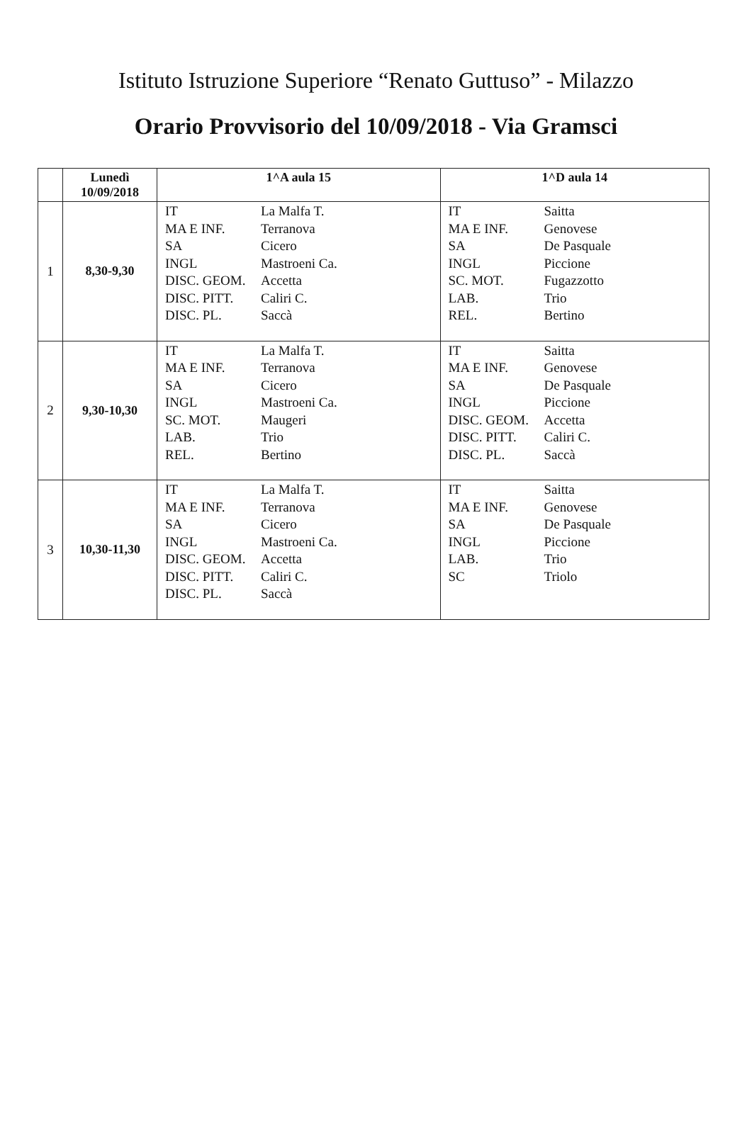Istituto Istruzione Superiore “Renato Guttuso” - Milazzo
Orario Provvisorio del 10/09/2018 - Via Gramsci
| | Lunedì 10/09/2018 | 1^A aula 15 | 1^D aula 14 |
| --- | --- | --- | --- |
| 1 | 8,30-9,30 | IT La Malfa T. MA E INF. Terranova SA Cicero INGL Mastroeni Ca. DISC. GEOM. Accetta DISC. PITT. Caliri C. DISC. PL. Saccà | IT Saitta MA E INF. Genovese SA De Pasquale INGL Piccione SC. MOT. Fugazzotto LAB. Trio REL. Bertino |
| 2 | 9,30-10,30 | IT La Malfa T. MA E INF. Terranova SA Cicero INGL Mastroeni Ca. SC. MOT. Maugeri LAB. Trio REL. Bertino | IT Saitta MA E INF. Genovese SA De Pasquale INGL Piccione DISC. GEOM. Accetta DISC. PITT. Caliri C. DISC. PL. Saccà |
| 3 | 10,30-11,30 | IT La Malfa T. MA E INF. Terranova SA Cicero INGL Mastroeni Ca. DISC. GEOM. Accetta DISC. PITT. Caliri C. DISC. PL. Saccà | IT Saitta MA E INF. Genovese SA De Pasquale INGL Piccione LAB. Trio SC Triolo |